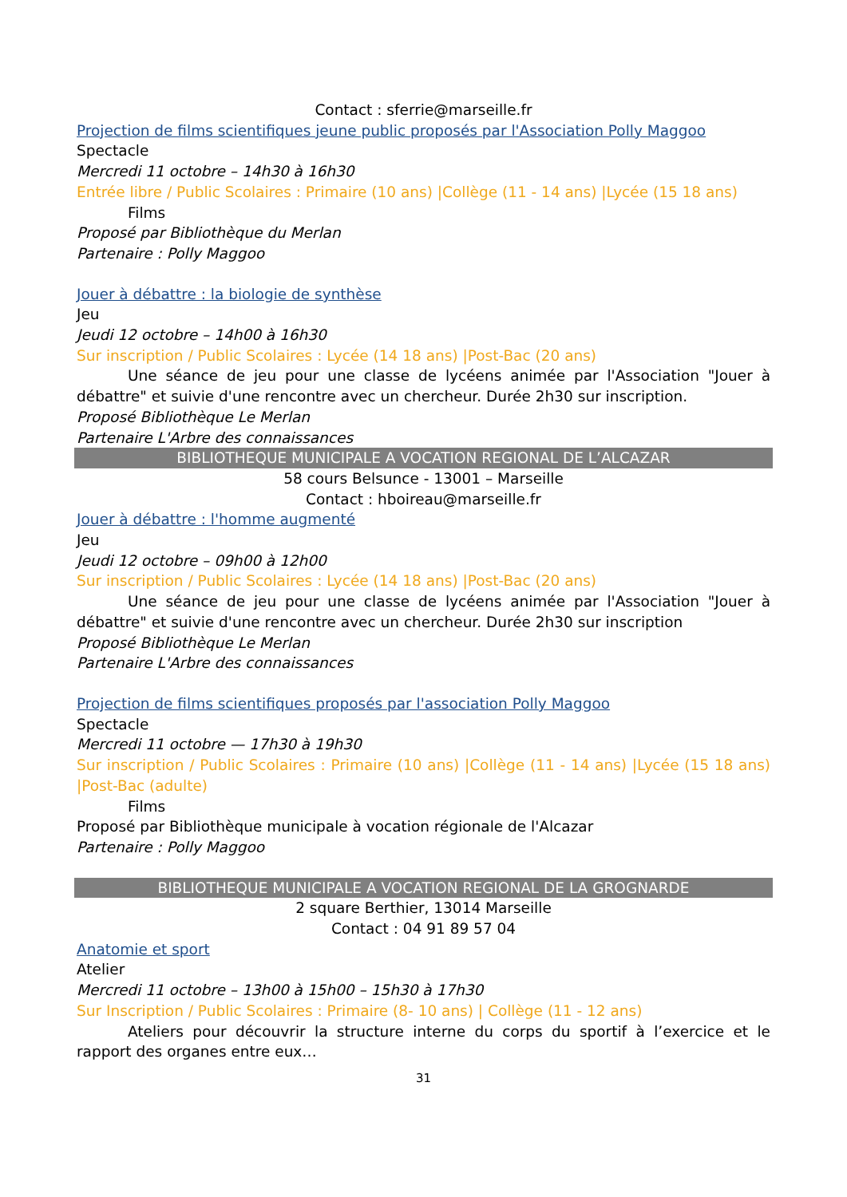Contact : sferrie@marseille.fr
Projection de films scientifiques jeune public proposés par l'Association Polly Maggoo
Spectacle
Mercredi 11 octobre – 14h30 à 16h30
Entrée libre / Public Scolaires : Primaire (10 ans) |Collège (11 - 14 ans) |Lycée (15 18 ans)
Films
Proposé par Bibliothèque du Merlan
Partenaire : Polly Maggoo
Jouer à débattre : la biologie de synthèse
Jeu
Jeudi 12 octobre – 14h00 à 16h30
Sur inscription / Public Scolaires : Lycée (14 18 ans) |Post-Bac (20 ans)
Une séance de jeu pour une classe de lycéens animée par l'Association "Jouer à débattre" et suivie d'une rencontre avec un chercheur. Durée 2h30 sur inscription.
Proposé Bibliothèque Le Merlan
Partenaire L'Arbre des connaissances
BIBLIOTHEQUE MUNICIPALE A VOCATION REGIONAL DE L’ALCAZAR
58 cours Belsunce - 13001 – Marseille
Contact : hboireau@marseille.fr
Jouer à débattre : l'homme augmenté
Jeu
Jeudi 12 octobre – 09h00 à 12h00
Sur inscription / Public Scolaires : Lycée (14 18 ans) |Post-Bac (20 ans)
Une séance de jeu pour une classe de lycéens animée par l'Association "Jouer à débattre" et suivie d'une rencontre avec un chercheur. Durée 2h30 sur inscription
Proposé Bibliothèque Le Merlan
Partenaire L'Arbre des connaissances
Projection de films scientifiques proposés par l'association Polly Maggoo
Spectacle
Mercredi 11 octobre — 17h30 à 19h30
Sur inscription / Public Scolaires : Primaire (10 ans) |Collège (11 - 14 ans) |Lycée (15 18 ans) |Post-Bac (adulte)
Films
Proposé par Bibliothèque municipale à vocation régionale de l'Alcazar
Partenaire : Polly Maggoo
BIBLIOTHEQUE MUNICIPALE A VOCATION REGIONAL DE LA GROGNARDE
2 square Berthier, 13014 Marseille
Contact : 04 91 89 57 04
Anatomie et sport
Atelier
Mercredi 11 octobre – 13h00 à 15h00 – 15h30 à 17h30
Sur Inscription / Public Scolaires : Primaire (8- 10 ans) | Collège (11 - 12 ans)
Ateliers pour découvrir la structure interne du corps du sportif à l’exercice et le rapport des organes entre eux…
31